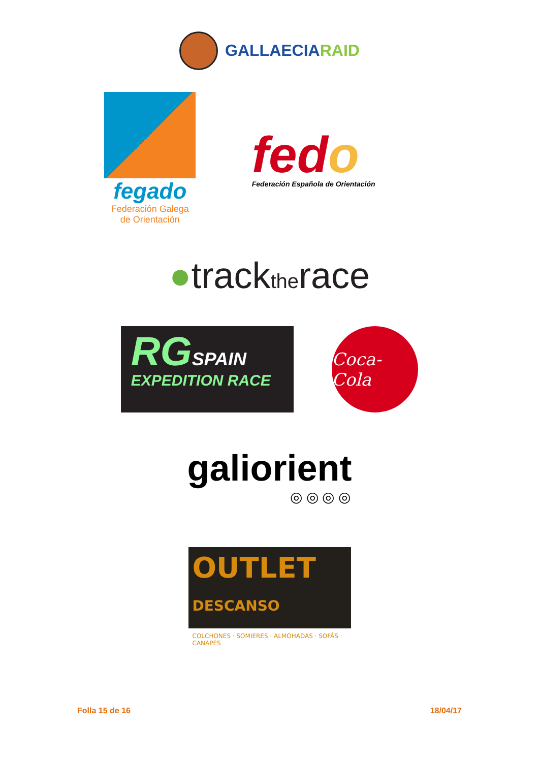GALLAECIARAID
fegado
Federación Galega
de Orientación
fedo
Federación Española de Orientación
●tracktherace
RGSPAIN
EXPEDITION RACE
Coca-Cola
galiorient
◎ ◎ ◎ ◎
OUTLET DESCANSO
COLCHONES · SOMIERES · ALMOHADAS · SOFÁS · CANAPÉS
Folla 15 de 16 18/04/17